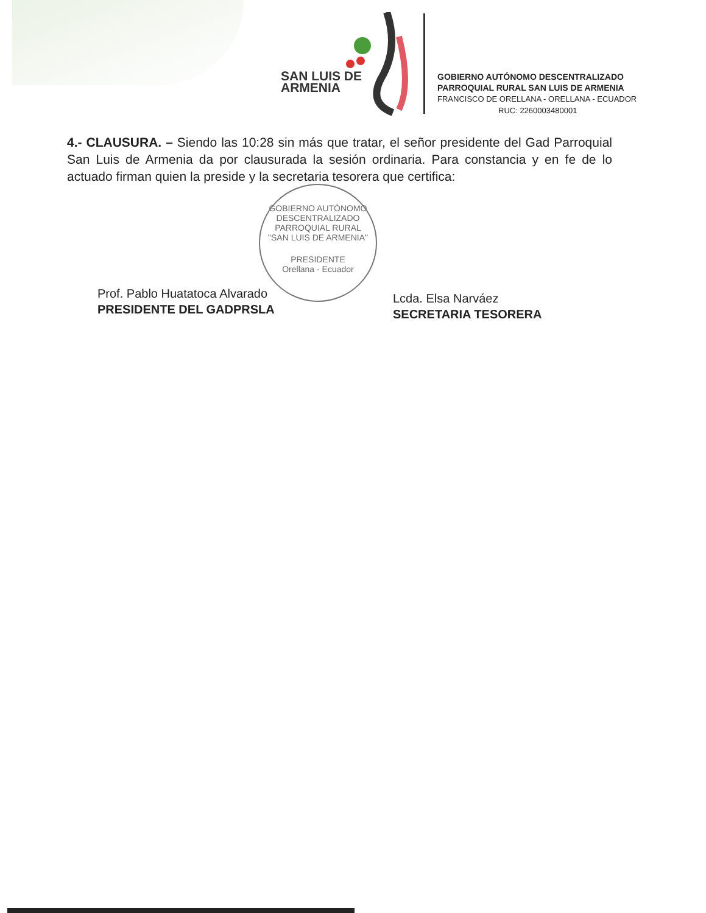SAN LUIS DE
ARMENIA
GOBIERNO AUTÓNOMO DESCENTRALIZADO
PARROQUIAL RURAL SAN LUIS DE ARMENIA
FRANCISCO DE ORELLANA - ORELLANA - ECUADOR
RUC: 2260003480001
4.- CLAUSURA. – Siendo las 10:28 sin más que tratar, el señor presidente del Gad Parroquial San Luis de Armenia da por clausurada la sesión ordinaria. Para constancia y en fe de lo actuado firman quien la preside y la secretaria tesorera que certifica:
GOBIERNO AUTÓNOMO DESCENTRALIZADO PARROQUIAL RURAL
"SAN LUIS DE ARMENIA"
PRESIDENTE
Orellana - Ecuador
Prof. Pablo Huatatoca Alvarado
PRESIDENTE DEL GADPRSLA
Lcda. Elsa Narváez
SECRETARIA TESORERA